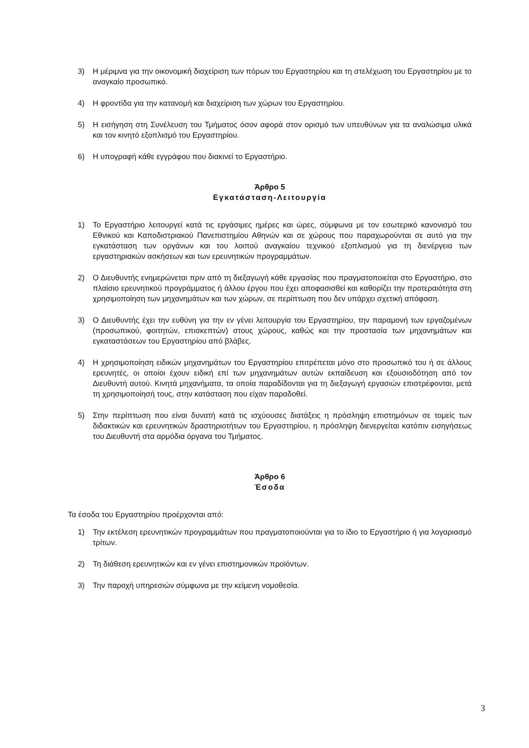3) Η μέριμνα για την οικονομική διαχείριση των πόρων του Εργαστηρίου και τη στελέχωση του Εργαστηρίου με το αναγκαίο προσωπικό.
4) Η φροντίδα για την κατανομή και διαχείριση των χώρων του Εργαστηρίου.
5) Η εισήγηση στη Συνέλευση του Τμήματος όσον αφορά στον ορισμό των υπευθύνων για τα αναλώσιμα υλικά και τον κινητό εξοπλισμό του Εργαστηρίου.
6) Η υπογραφή κάθε εγγράφου που διακινεί το Εργαστήριο.
Άρθρο 5
Εγκατάσταση-Λειτουργία
1) Το Εργαστήριο λειτουργεί κατά τις εργάσιμες ημέρες και ώρες, σύμφωνα με τον εσωτερικό κανονισμό του Εθνικού και Καποδιστριακού Πανεπιστημίου Αθηνών και σε χώρους που παραχωρούνται σε αυτό για την εγκατάσταση των οργάνων και του λοιπού αναγκαίου τεχνικού εξοπλισμού για τη διενέργεια των εργαστηριακών ασκήσεων και των ερευνητικών προγραμμάτων.
2) Ο Διευθυντής ενημερώνεται πριν από τη διεξαγωγή κάθε εργασίας που πραγματοποιείται στο Εργαστήριο, στο πλαίσιο ερευνητικού προγράμματος ή άλλου έργου που έχει αποφασισθεί και καθορίζει την προτεραιότητα στη χρησιμοποίηση των μηχανημάτων και των χώρων, σε περίπτωση που δεν υπάρχει σχετική απόφαση.
3) Ο Διευθυντής έχει την ευθύνη για την εν γένει λειτουργία του Εργαστηρίου, την παραμονή των εργαζομένων (προσωπικού, φοιτητών, επισκεπτών) στους χώρους, καθώς και την προστασία των μηχανημάτων και εγκαταστάσεων του Εργαστηρίου από βλάβες.
4) Η χρησιμοποίηση ειδικών μηχανημάτων του Εργαστηρίου επιτρέπεται μόνο στο προσωπικό του ή σε άλλους ερευνητές, οι οποίοι έχουν ειδική επί των μηχανημάτων αυτών εκπαίδευση και εξουσιοδότηση από τον Διευθυντή αυτού. Κινητά μηχανήματα, τα οποία παραδίδονται για τη διεξαγωγή εργασιών επιστρέφονται, μετά τη χρησιμοποίησή τους, στην κατάσταση που είχαν παραδοθεί.
5) Στην περίπτωση που είναι δυνατή κατά τις ισχύουσες διατάξεις η πρόσληψη επιστημόνων σε τομείς των διδακτικών και ερευνητικών δραστηριοτήτων του Εργαστηρίου, η πρόσληψη διενεργείται κατόπιν εισηγήσεως του Διευθυντή στα αρμόδια όργανα του Τμήματος.
Άρθρο 6
Έσοδα
Τα έσοδα του Εργαστηρίου προέρχονται από:
1) Την εκτέλεση ερευνητικών προγραμμάτων που πραγματοποιούνται για το ίδιο το Εργαστήριο ή για λογαριασμό τρίτων.
2) Τη διάθεση ερευνητικών και εν γένει επιστημονικών προϊόντων.
3) Την παροχή υπηρεσιών σύμφωνα με την κείμενη νομοθεσία.
3